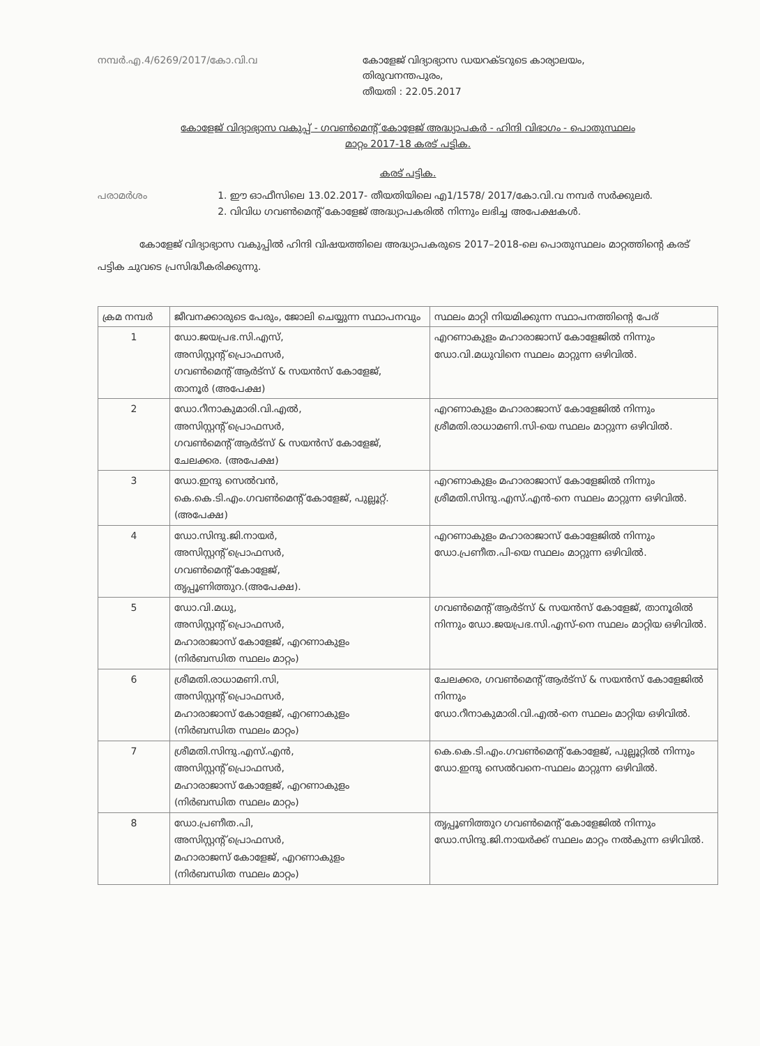നമ്പർ.എ.4/6269/2017/കോ.വി.വ കോളേജ് വിദ്യാഭ്യാസ ഡയറക്ടറുടെ കാര്യാലയം,
തിരുവനന്തപുരം,
തീയതി : 22.05.2017
കോളേജ് വിദ്യാഭ്യാസ വകുപ്പ് - ഗവൺമെന്റ് കോളേജ് അദ്ധ്യാപകർ - ഹിന്ദി വിഭാഗം - പൊതുസ്ഥലം
മാറ്റം 2017-18 കരട് പട്ടിക.
കരട് പട്ടിക.
പരാമർശം 1. ഈ ഓഫീസിലെ 13.02.2017- തീയതിയിലെ എ1/1578/ 2017/കോ.വി.വ നമ്പർ സർക്കുലർ.
2. വിവിധ ഗവൺമെന്റ് കോളേജ് അദ്ധ്യാപകരിൽ നിന്നും ലഭിച്ച അപേക്ഷകൾ.
കോളേജ് വിദ്യാഭ്യാസ വകുപ്പിൽ ഹിന്ദി വിഷയത്തിലെ അദ്ധ്യാപകരുടെ 2017–2018-ലെ പൊതുസ്ഥലം മാറ്റത്തിന്റെ കരട് പട്ടിക ചുവടെ പ്രസിദ്ധീകരിക്കുന്നു.
| ക്രമ നമ്പർ | ജീവനക്കാരുടെ പേരും, ജോലി ചെയ്യുന്ന സ്ഥാപനവും | സ്ഥലം മാറ്റി നിയമിക്കുന്ന സ്ഥാപനത്തിന്റെ പേര് |
| --- | --- | --- |
| 1 | ഡോ.ജയപ്രഭ.സി.എസ്, അസിസ്റ്റന്റ് പ്രൊഫസർ, ഗവൺമെന്റ് ആർട്സ് & സയൻസ് കോളേജ്, താനൂർ (അപേക്ഷ) | എറണാകുളം മഹാരാജാസ് കോളേജിൽ നിന്നും ഡോ.വി.മധുവിനെ സ്ഥലം മാറ്റുന്ന ഒഴിവിൽ. |
| 2 | ഡോ.റീനാകുമാരി.വി.എൽ, അസിസ്റ്റന്റ് പ്രൊഫസർ, ഗവൺമെന്റ് ആർട്സ് & സയൻസ് കോളേജ്, ചേലക്കര. (അപേക്ഷ) | എറണാകുളം മഹാരാജാസ് കോളേജിൽ നിന്നും ശ്രീമതി.രാധാമണി.സി-യെ സ്ഥലം മാറ്റുന്ന ഒഴിവിൽ. |
| 3 | ഡോ.ഇന്ദു സെൽവൻ, കെ.കെ.ടി.എം.ഗവൺമെന്റ് കോളേജ്, പുല്ലൂറ്റ്. (അപേക്ഷ) | എറണാകുളം മഹാരാജാസ് കോളേജിൽ നിന്നും ശ്രീമതി.സിന്ദു.എസ്.എൻ-നെ സ്ഥലം മാറ്റുന്ന ഒഴിവിൽ. |
| 4 | ഡോ.സിന്ദു.ജി.നായർ, അസിസ്റ്റന്റ് പ്രൊഫസർ, ഗവൺമെന്റ് കോളേജ്, തൃപ്പൂണിത്തുറ.(അപേക്ഷ). | എറണാകുളം മഹാരാജാസ് കോളേജിൽ നിന്നും ഡോ.പ്രണീത.പി-യെ സ്ഥലം മാറ്റുന്ന ഒഴിവിൽ. |
| 5 | ഡോ.വി.മധു, അസിസ്റ്റന്റ് പ്രൊഫസർ, മഹാരാജാസ് കോളേജ്, എറണാകുളം (നിർബന്ധിത സ്ഥലം മാറ്റം) | ഗവൺമെന്റ് ആർട്സ് & സയൻസ് കോളേജ്, താനൂരിൽ നിന്നും ഡോ.ജയപ്രഭ.സി.എസ്-നെ സ്ഥലം മാറ്റിയ ഒഴിവിൽ. |
| 6 | ശ്രീമതി.രാധാമണി.സി, അസിസ്റ്റന്റ് പ്രൊഫസർ, മഹാരാജാസ് കോളേജ്, എറണാകുളം (നിർബന്ധിത സ്ഥലം മാറ്റം) | ചേലക്കര, ഗവൺമെന്റ് ആർട്സ് & സയൻസ് കോളേജിൽ നിന്നും ഡോ.റീനാകുമാരി.വി.എൽ-നെ സ്ഥലം മാറ്റിയ ഒഴിവിൽ. |
| 7 | ശ്രീമതി.സിന്ദു.എസ്.എൻ, അസിസ്റ്റന്റ് പ്രൊഫസർ, മഹാരാജാസ് കോളേജ്, എറണാകുളം (നിർബന്ധിത സ്ഥലം മാറ്റം) | കെ.കെ.ടി.എം.ഗവൺമെന്റ് കോളേജ്, പുല്ലൂറ്റിൽ നിന്നും ഡോ.ഇന്ദു സെൽവനെ-സ്ഥലം മാറ്റുന്ന ഒഴിവിൽ. |
| 8 | ഡോ.പ്രണീത.പി, അസിസ്റ്റന്റ് പ്രൊഫസർ, മഹാരാജസ് കോളേജ്, എറണാകുളം (നിർബന്ധിത സ്ഥലം മാറ്റം) | തൃപ്പൂണിത്തുറ ഗവൺമെന്റ് കോളേജിൽ നിന്നും ഡോ.സിന്ദു.ജി.നായർക്ക് സ്ഥലം മാറ്റം നൽകുന്ന ഒഴിവിൽ. |